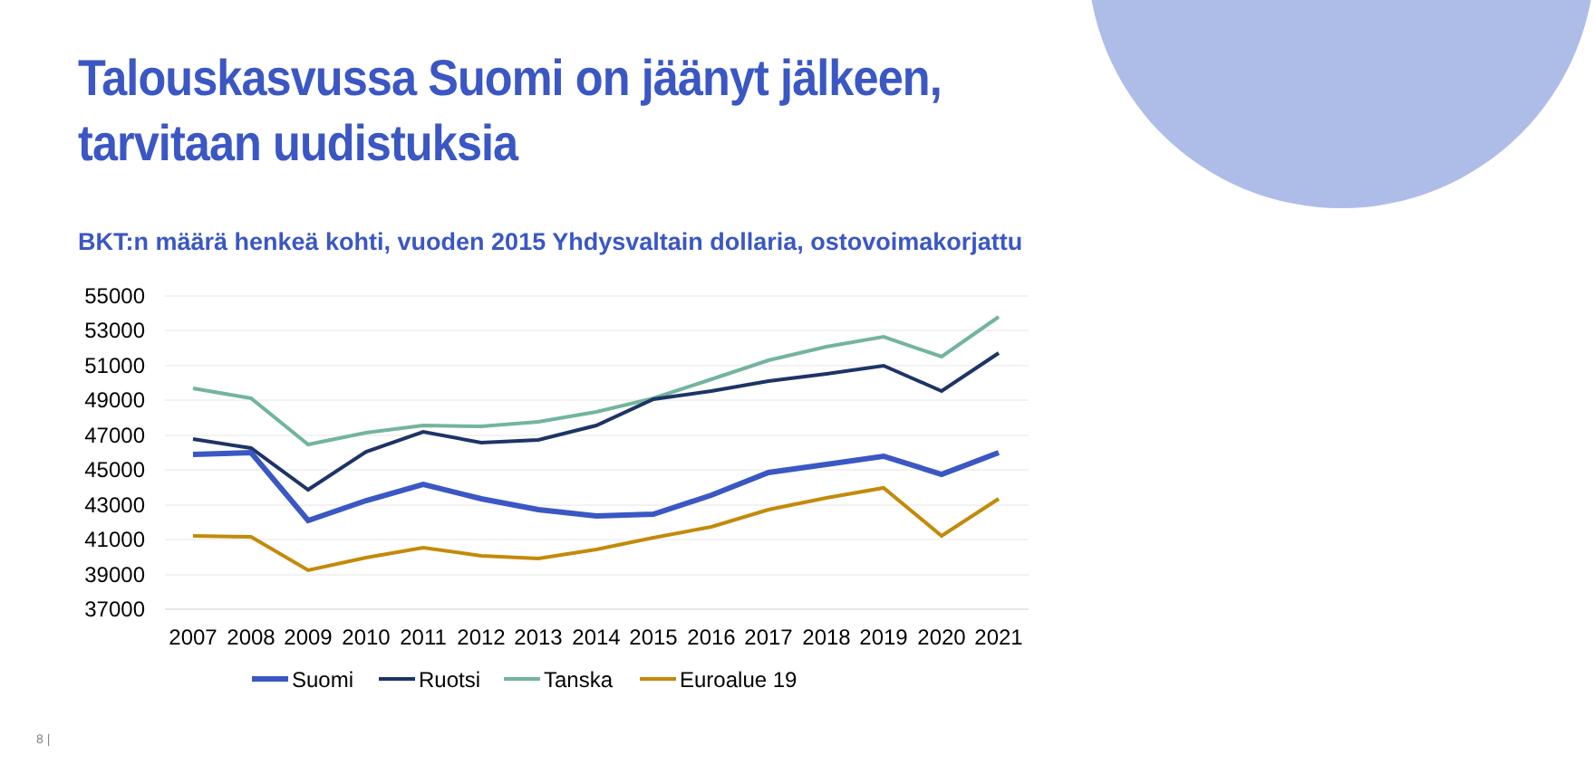Talouskasvussa Suomi on jäänyt jälkeen,
tarvitaan uudistuksia
BKT:n määrä henkeä kohti, vuoden 2015 Yhdysvaltain dollaria, ostovoimakorjattu
55000
53000
51000
49000
47000
45000
43000
41000
39000
37000
2007
2008
2009
2010
2011
2012
2013
2014
2015
2016
2017
2018
2019
2020
2021
Suomi
Ruotsi
Tanska
Euroalue 19
8 |